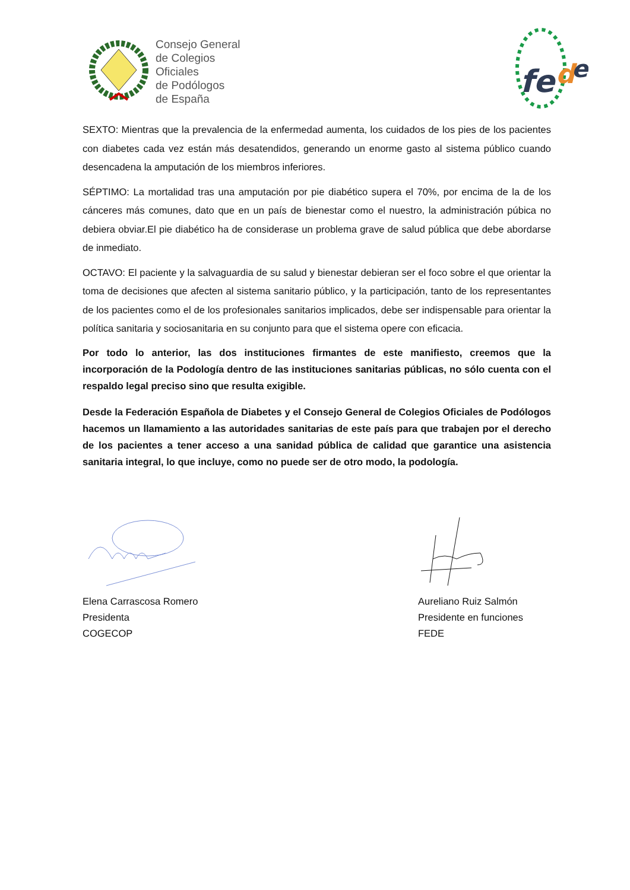Consejo General
de Colegios
Oficiales
de Podólogos
de España
fe
d
e
SEXTO: Mientras que la prevalencia de la enfermedad aumenta, los cuidados de los pies de los pacientes con diabetes cada vez están más desatendidos, generando un enorme gasto al sistema público cuando desencadena la amputación de los miembros inferiores.
SÉPTIMO: La mortalidad tras una amputación por pie diabético supera el 70%, por encima de la de los cánceres más comunes, dato que en un país de bienestar como el nuestro, la administración púbica no debiera obviar.El pie diabético ha de considerase un problema grave de salud pública que debe abordarse de inmediato.
OCTAVO: El paciente y la salvaguardia de su salud y bienestar debieran ser el foco sobre el que orientar la toma de decisiones que afecten al sistema sanitario público, y la participación, tanto de los representantes de los pacientes como el de los profesionales sanitarios implicados, debe ser indispensable para orientar la política sanitaria y sociosanitaria en su conjunto para que el sistema opere con eficacia.
Por todo lo anterior, las dos instituciones firmantes de este manifiesto, creemos que la incorporación de la Podología dentro de las instituciones sanitarias públicas, no sólo cuenta con el respaldo legal preciso sino que resulta exigible.
Desde la Federación Española de Diabetes y el Consejo General de Colegios Oficiales de Podólogos hacemos un llamamiento a las autoridades sanitarias de este país para que trabajen por el derecho de los pacientes a tener acceso a una sanidad pública de calidad que garantice una asistencia sanitaria integral, lo que incluye, como no puede ser de otro modo, la podología.
Elena Carrascosa Romero
Presidenta
COGECOP
Aureliano Ruiz Salmón
Presidente en funciones
FEDE